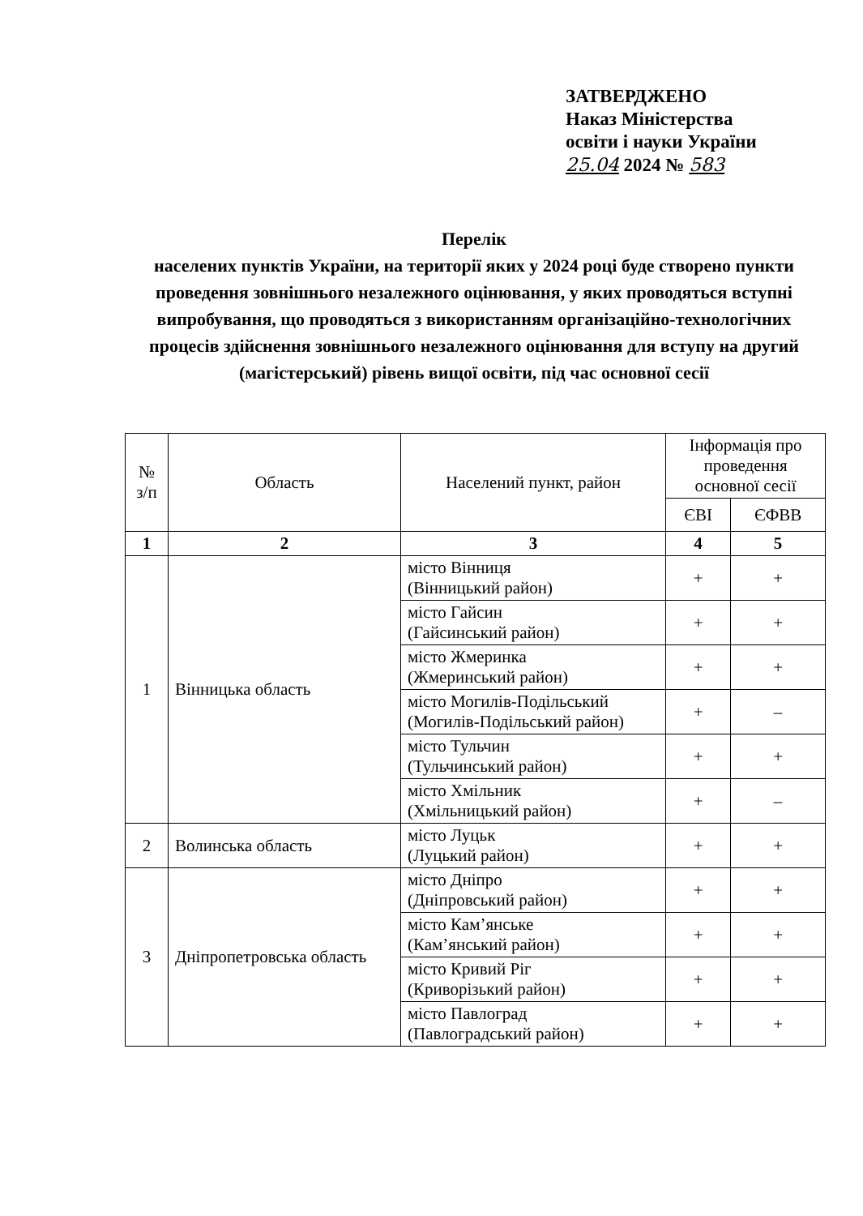ЗАТВЕРДЖЕНО
Наказ Міністерства
освіти і науки України
25.04 2024 № 583
Перелік
населених пунктів України, на території яких у 2024 році буде створено пункти проведення зовнішнього незалежного оцінювання, у яких проводяться вступні випробування, що проводяться з використанням організаційно-технологічних процесів здійснення зовнішнього незалежного оцінювання для вступу на другий (магістерський) рівень вищої освіти, під час основної сесії
| № з/п | Область | Населений пункт, район | Інформація про проведення основної сесії | |
| --- | --- | --- | --- | --- |
| | | | ЄВІ | ЄФВВ |
| 1 | 2 | 3 | 4 | 5 |
| 1 | Вінницька область | місто Вінниця (Вінницький район) | + | + |
| | | місто Гайсин (Гайсинський район) | + | + |
| | | місто Жмеринка (Жмеринський район) | + | + |
| | | місто Могилів-Подільський (Могилів-Подільський район) | + | – |
| | | місто Тульчин (Тульчинський район) | + | + |
| | | місто Хмільник (Хмільницький район) | + | – |
| 2 | Волинська область | місто Луцьк (Луцький район) | + | + |
| 3 | Дніпропетровська область | місто Дніпро (Дніпровський район) | + | + |
| | | місто Кам’янське (Кам’янський район) | + | + |
| | | місто Кривий Ріг (Криворізький район) | + | + |
| | | місто Павлоград (Павлоградський район) | + | + |